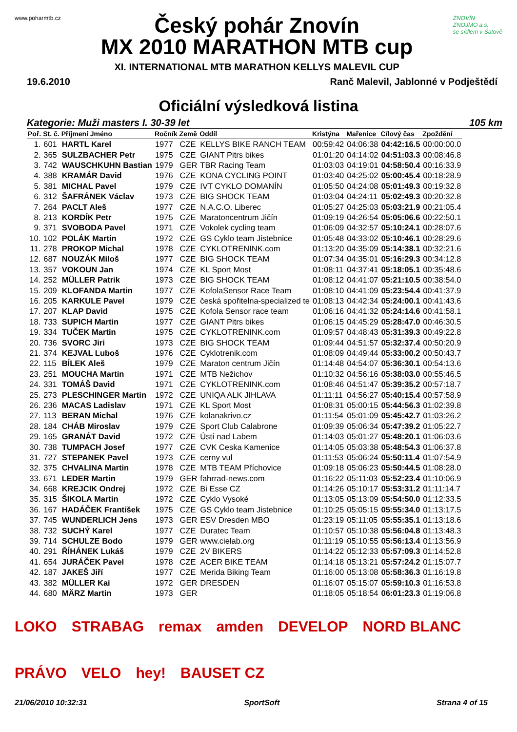www.poharmtb.cz
Český pohár Znovín
MX 2010 MARATHON MTB cup
XI. INTERNATIONAL MTB MARATHON KELLYS MALEVIL CUP
ZNOVÍN
ZNOJMO a.s.
se sídlem v Šatově
19.6.2010 Ranč Malevil, Jablonné v Podještědí
Oficiální výsledková listina
Kategorie: Muži masters I. 30-39 let 105 km
| Poř. | St. č. | Příjmení Jméno | Ročník | Země | Oddíl | Kristýna | Mařenice | Cílový čas | Zpoždění |
| --- | --- | --- | --- | --- | --- | --- | --- | --- | --- |
| 1. | 601 | HARTL Karel | 1977 | CZE | KELLYS BIKE RANCH TEAM | 00:59:42 | 04:06:38 | 04:42:16.5 | 00:00:00.0 |
| 2. | 365 | SULZBACHER Petr | 1975 | CZE | GIANT Pitrs bikes | 01:01:20 | 04:14:02 | 04:51:03.3 | 00:08:46.8 |
| 3. | 742 | WAUSCHKUHN Bastian | 1979 | GER | TBR Racing Team | 01:03:03 | 04:19:01 | 04:58:50.4 | 00:16:33.9 |
| 4. | 388 | KRAMÁR David | 1976 | CZE | KONA CYCLING POINT | 01:03:40 | 04:25:02 | 05:00:45.4 | 00:18:28.9 |
| 5. | 381 | MICHAL Pavel | 1979 | CZE | IVT CYKLO DOMANÍN | 01:05:50 | 04:24:08 | 05:01:49.3 | 00:19:32.8 |
| 6. | 312 | ŠAFRÁNEK Václav | 1973 | CZE | BIG SHOCK TEAM | 01:03:04 | 04:24:11 | 05:02:49.3 | 00:20:32.8 |
| 7. | 264 | PACLT Aleš | 1977 | CZE | N.A.C.O. Liberec | 01:05:27 | 04:25:03 | 05:03:21.9 | 00:21:05.4 |
| 8. | 213 | KORDÍK Petr | 1975 | CZE | Maratoncentrum Jičín | 01:09:19 | 04:26:54 | 05:05:06.6 | 00:22:50.1 |
| 9. | 371 | SVOBODA Pavel | 1971 | CZE | Vokolek cycling team | 01:06:09 | 04:32:57 | 05:10:24.1 | 00:28:07.6 |
| 10. | 102 | POLÁK Martin | 1972 | CZE | GS Cyklo team Jistebnice | 01:05:48 | 04:33:02 | 05:10:46.1 | 00:28:29.6 |
| 11. | 278 | PROKOP Michal | 1978 | CZE | CYKLOTRENINK.com | 01:13:20 | 04:35:09 | 05:14:38.1 | 00:32:21.6 |
| 12. | 687 | NOUZÁK Miloš | 1977 | CZE | BIG SHOCK TEAM | 01:07:34 | 04:35:01 | 05:16:29.3 | 00:34:12.8 |
| 13. | 357 | VOKOUN Jan | 1974 | CZE | KL Sport Most | 01:08:11 | 04:37:41 | 05:18:05.1 | 00:35:48.6 |
| 14. | 252 | MÜLLER Patrik | 1973 | CZE | BIG SHOCK TEAM | 01:08:12 | 04:41:07 | 05:21:10.5 | 00:38:54.0 |
| 15. | 209 | KLOFANDA Martin | 1977 | CZE | KofolaSensor Race Team | 01:08:10 | 04:41:09 | 05:23:54.4 | 00:41:37.9 |
| 16. | 205 | KARKULE Pavel | 1979 | CZE | česká spořitelna-specialized te | 01:08:13 | 04:42:34 | 05:24:00.1 | 00:41:43.6 |
| 17. | 207 | KLAP David | 1975 | CZE | Kofola Sensor race team | 01:06:16 | 04:41:32 | 05:24:14.6 | 00:41:58.1 |
| 18. | 733 | SUPICH Martin | 1977 | CZE | GIANT Pitrs bikes | 01:06:15 | 04:45:29 | 05:28:47.0 | 00:46:30.5 |
| 19. | 334 | TUČEK Martin | 1975 | CZE | CYKLOTRENINK.com | 01:09:57 | 04:48:43 | 05:31:39.3 | 00:49:22.8 |
| 20. | 736 | SVORC Jiri | 1973 | CZE | BIG SHOCK TEAM | 01:09:44 | 04:51:57 | 05:32:37.4 | 00:50:20.9 |
| 21. | 374 | KEJVAL Luboš | 1976 | CZE | Cyklotrenik.com | 01:08:09 | 04:49:44 | 05:33:00.2 | 00:50:43.7 |
| 22. | 115 | BÍLEK Aleš | 1979 | CZE | Maraton centrum Jičín | 01:14:48 | 04:54:07 | 05:36:30.1 | 00:54:13.6 |
| 23. | 251 | MOUCHA Martin | 1971 | CZE | MTB Nežichov | 01:10:32 | 04:56:16 | 05:38:03.0 | 00:55:46.5 |
| 24. | 331 | TOMÁŠ David | 1971 | CZE | CYKLOTRENINK.com | 01:08:46 | 04:51:47 | 05:39:35.2 | 00:57:18.7 |
| 25. | 273 | PLESCHINGER Martin | 1972 | CZE | UNIQA ALK JIHLAVA | 01:11:11 | 04:56:27 | 05:40:15.4 | 00:57:58.9 |
| 26. | 236 | MACAS Ladislav | 1971 | CZE | KL Sport Most | 01:08:31 | 05:00:15 | 05:44:56.3 | 01:02:39.8 |
| 27. | 113 | BERAN Michal | 1976 | CZE | kolanakrivo.cz | 01:11:54 | 05:01:09 | 05:45:42.7 | 01:03:26.2 |
| 28. | 184 | CHÁB Miroslav | 1979 | CZE | Sport Club Calabrone | 01:09:39 | 05:06:34 | 05:47:39.2 | 01:05:22.7 |
| 29. | 165 | GRANÁT David | 1972 | CZE | Ústí nad Labem | 01:14:03 | 05:01:27 | 05:48:20.1 | 01:06:03.6 |
| 30. | 738 | TUMPACH Josef | 1977 | CZE | CVK Ceska Kamenice | 01:14:05 | 05:03:38 | 05:48:54.3 | 01:06:37.8 |
| 31. | 727 | STEPANEK Pavel | 1973 | CZE | cerny vul | 01:11:53 | 05:06:24 | 05:50:11.4 | 01:07:54.9 |
| 32. | 375 | CHVALINA Martin | 1978 | CZE | MTB TEAM Příchovice | 01:09:18 | 05:06:23 | 05:50:44.5 | 01:08:28.0 |
| 33. | 671 | LEDER Martin | 1979 | GER | fahrrad-news.com | 01:16:22 | 05:11:03 | 05:52:23.4 | 01:10:06.9 |
| 34. | 668 | KREJCIK Ondrej | 1972 | CZE | Bi Esse CZ | 01:14:26 | 05:10:17 | 05:53:31.2 | 01:11:14.7 |
| 35. | 315 | ŠIKOLA Martin | 1972 | CZE | Cyklo Vysoké | 01:13:05 | 05:13:09 | 05:54:50.0 | 01:12:33.5 |
| 36. | 167 | HADÁČEK František | 1975 | CZE | GS Cyklo team Jistebnice | 01:10:25 | 05:05:15 | 05:55:34.0 | 01:13:17.5 |
| 37. | 745 | WUNDERLICH Jens | 1973 | GER | ESV Dresden MBO | 01:23:19 | 05:11:05 | 05:55:35.1 | 01:13:18.6 |
| 38. | 732 | SUCHÝ Karel | 1977 | CZE | Duratec Team | 01:10:57 | 05:10:38 | 05:56:04.8 | 01:13:48.3 |
| 39. | 714 | SCHULZE Bodo | 1979 | GER | www.cielab.org | 01:11:19 | 05:10:55 | 05:56:13.4 | 01:13:56.9 |
| 40. | 291 | ŘÍHÁNEK Lukáš | 1979 | CZE | 2V BIKERS | 01:14:22 | 05:12:33 | 05:57:09.3 | 01:14:52.8 |
| 41. | 654 | JURÁČEK Pavel | 1978 | CZE | ACER BIKE TEAM | 01:14:18 | 05:13:21 | 05:57:24.2 | 01:15:07.7 |
| 42. | 187 | JAKEŠ Jiří | 1977 | CZE | Merida Biking Team | 01:16:00 | 05:13:08 | 05:58:36.3 | 01:16:19.8 |
| 43. | 382 | MÜLLER Kai | 1972 | GER | DRESDEN | 01:16:07 | 05:15:07 | 05:59:10.3 | 01:16:53.8 |
| 44. | 680 | MÄRZ Martin | 1973 | GER | | 01:18:05 | 05:18:54 | 06:01:23.3 | 01:19:06.8 |
LOKO STRABAG remax amden DEVELOP NORD BLANC PRÁVO VELO hey! BAUSET CZ
21/06/2010 10:32:31 SportSoft Strana 4 of 15